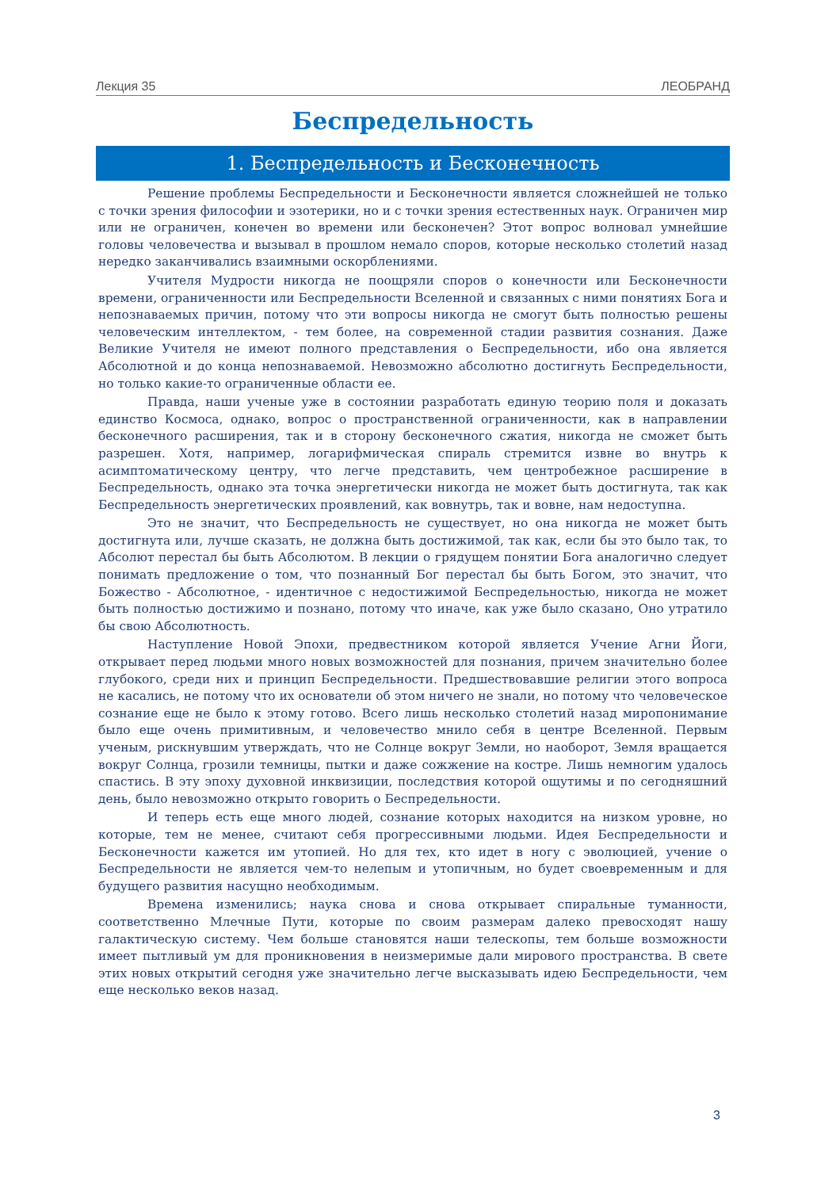Лекция 35 ЛЕОБРАНД
Беспредельность
1. Беспредельность и Бесконечность
Решение проблемы Беспредельности и Бесконечности является сложнейшей не только с точки зрения философии и эзотерики, но и с точки зрения естественных наук. Ограничен мир или не ограничен, конечен во времени или бесконечен? Этот вопрос волновал умнейшие головы человечества и вызывал в прошлом немало споров, которые несколько столетий назад нередко заканчивались взаимными оскорблениями.
Учителя Мудрости никогда не поощряли споров о конечности или Бесконечности времени, ограниченности или Беспредельности Вселенной и связанных с ними понятиях Бога и непознаваемых причин, потому что эти вопросы никогда не смогут быть полностью решены человеческим интеллектом, - тем более, на современной стадии развития сознания. Даже Великие Учителя не имеют полного представления о Беспредельности, ибо она является Абсолютной и до конца непознаваемой. Невозможно абсолютно достигнуть Беспредельности, но только какие-то ограниченные области ее.
Правда, наши ученые уже в состоянии разработать единую теорию поля и доказать единство Космоса, однако, вопрос о пространственной ограниченности, как в направлении бесконечного расширения, так и в сторону бесконечного сжатия, никогда не сможет быть разрешен. Хотя, например, логарифмическая спираль стремится извне во внутрь к асимптоматическому центру, что легче представить, чем центробежное расширение в Беспредельность, однако эта точка энергетически никогда не может быть достигнута, так как Беспредельность энергетических проявлений, как вовнутрь, так и вовне, нам недоступна.
Это не значит, что Беспредельность не существует, но она никогда не может быть достигнута или, лучше сказать, не должна быть достижимой, так как, если бы это было так, то Абсолют перестал бы быть Абсолютом. В лекции о грядущем понятии Бога аналогично следует понимать предложение о том, что познанный Бог перестал бы быть Богом, это значит, что Божество - Абсолютное, - идентичное с недостижимой Беспредельностью, никогда не может быть полностью достижимо и познано, потому что иначе, как уже было сказано, Оно утратило бы свою Абсолютность.
Наступление Новой Эпохи, предвестником которой является Учение Агни Йоги, открывает перед людьми много новых возможностей для познания, причем значительно более глубокого, среди них и принцип Беспредельности. Предшествовавшие религии этого вопроса не касались, не потому что их основатели об этом ничего не знали, но потому что человеческое сознание еще не было к этому готово. Всего лишь несколько столетий назад миропонимание было еще очень примитивным, и человечество мнило себя в центре Вселенной. Первым ученым, рискнувшим утверждать, что не Солнце вокруг Земли, но наоборот, Земля вращается вокруг Солнца, грозили темницы, пытки и даже сожжение на костре. Лишь немногим удалось спастись. В эту эпоху духовной инквизиции, последствия которой ощутимы и по сегодняшний день, было невозможно открыто говорить о Беспредельности.
И теперь есть еще много людей, сознание которых находится на низком уровне, но которые, тем не менее, считают себя прогрессивными людьми. Идея Беспредельности и Бесконечности кажется им утопией. Но для тех, кто идет в ногу с эволюцией, учение о Беспредельности не является чем-то нелепым и утопичным, но будет своевременным и для будущего развития насущно необходимым.
Времена изменились; наука снова и снова открывает спиральные туманности, соответственно Млечные Пути, которые по своим размерам далеко превосходят нашу галактическую систему. Чем больше становятся наши телескопы, тем больше возможности имеет пытливый ум для проникновения в неизмеримые дали мирового пространства. В свете этих новых открытий сегодня уже значительно легче высказывать идею Беспредельности, чем еще несколько веков назад.
3